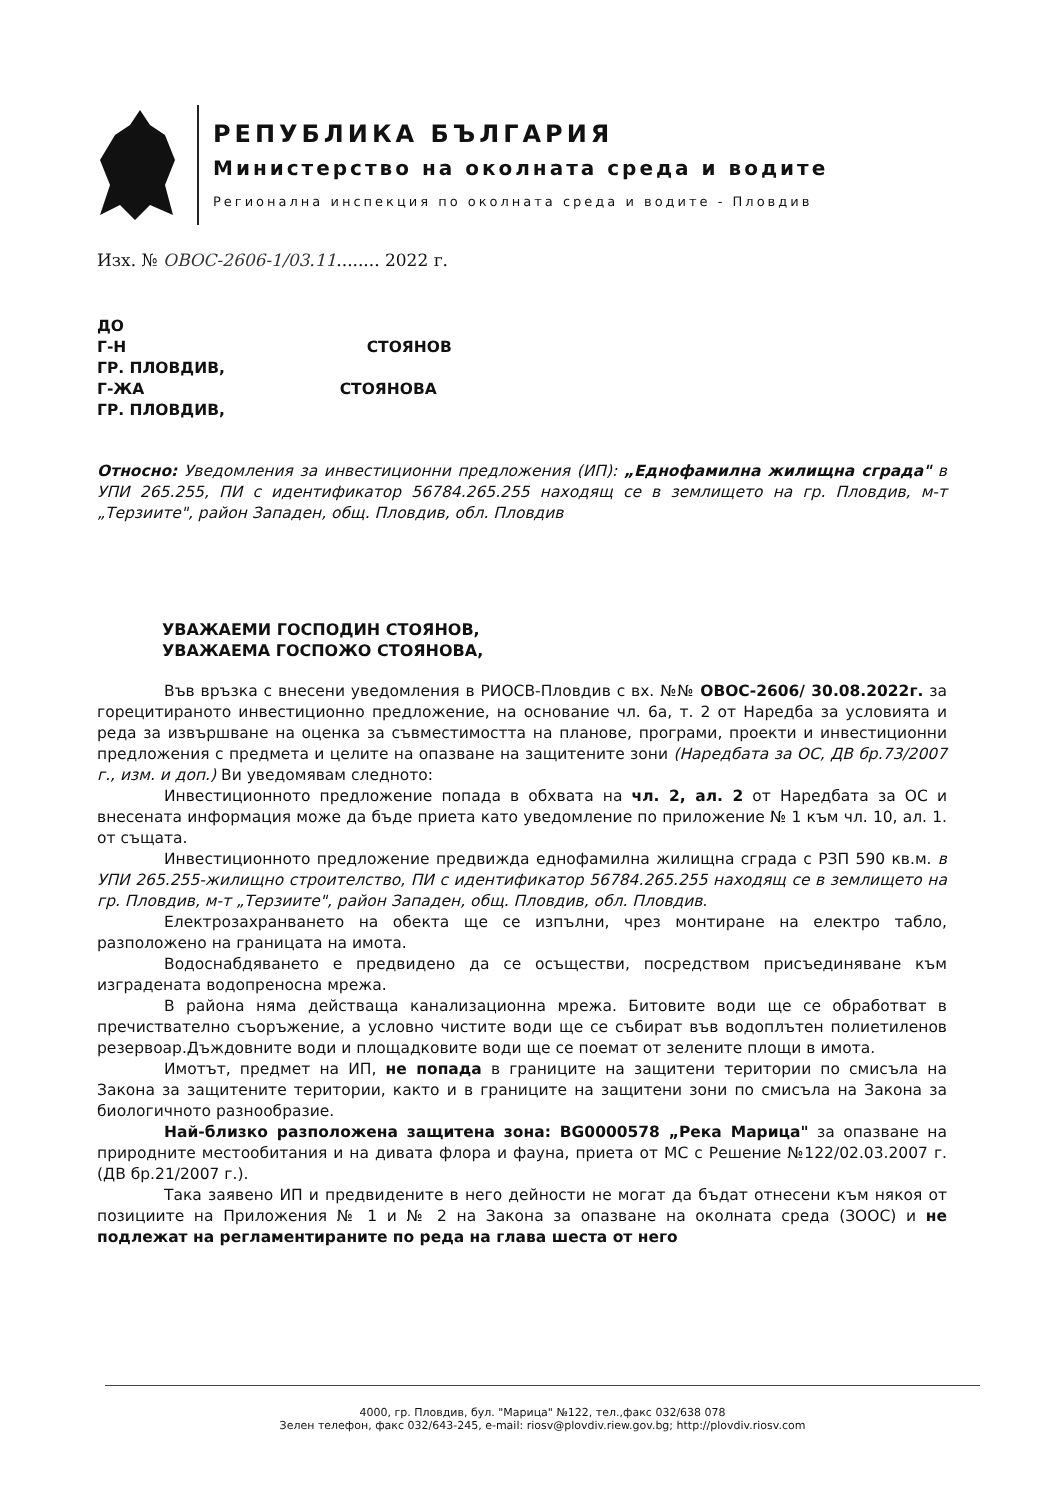РЕПУБЛИКА БЪЛГАРИЯ
Министерство на околната среда и водите
Регионална инспекция по околната среда и водите - Пловдив
Изх. № ОВОС-2606-1/03.11........ 2022 г.
ДО
Г-Н СТОЯНОВ
ГР. ПЛОВДИВ,
Г-ЖА СТОЯНОВА
ГР. ПЛОВДИВ,
Относно: Уведомления за инвестиционни предложения (ИП): „Еднофамилна жилищна сграда" в УПИ 265.255, ПИ с идентификатор 56784.265.255 находящ се в землището на гр. Пловдив, м-т „Терзиите", район Западен, общ. Пловдив, обл. Пловдив
УВАЖАЕМИ ГОСПОДИН СТОЯНОВ,
УВАЖАЕМА ГОСПОЖО СТОЯНОВА,
Във връзка с внесени уведомления в РИОСВ-Пловдив с вх. №№ ОВОС-2606/ 30.08.2022г. за горецитираното инвестиционно предложение, на основание чл. 6а, т. 2 от Наредба за условията и реда за извършване на оценка за съвместимостта на планове, програми, проекти и инвестиционни предложения с предмета и целите на опазване на защитените зони (Наредбата за ОС, ДВ бр.73/2007 г., изм. и доп.) Ви уведомявам следното:
Инвестиционното предложение попада в обхвата на чл. 2, ал. 2 от Наредбата за ОС и внесената информация може да бъде приета като уведомление по приложение № 1 към чл. 10, ал. 1. от същата.
Инвестиционното предложение предвижда еднофамилна жилищна сграда с РЗП 590 кв.м. в УПИ 265.255-жилищно строителство, ПИ с идентификатор 56784.265.255 находящ се в землището на гр. Пловдив, м-т „Терзиите", район Западен, общ. Пловдив, обл. Пловдив.
Електрозахранването на обекта ще се изпълни, чрез монтиране на електро табло, разположено на границата на имота.
Водоснабдяването е предвидено да се осъществи, посредством присъединяване към изградената водопреносна мрежа.
В района няма действаща канализационна мрежа. Битовите води ще се обработват в пречиствателно съоръжение, а условно чистите води ще се събират във водоплътен полиетиленов резервоар.Дъждовните води и площадковите води ще се поемат от зелените площи в имота.
Имотът, предмет на ИП, не попада в границите на защитени територии по смисъла на Закона за защитените територии, както и в границите на защитени зони по смисъла на Закона за биологичното разнообразие.
Най-близко разположена защитена зона: BG0000578 „Река Марица" за опазване на природните местообитания и на дивата флора и фауна, приета от МС с Решение №122/02.03.2007 г. (ДВ бр.21/2007 г.).
Така заявено ИП и предвидените в него дейности не могат да бъдат отнесени към някоя от позициите на Приложения № 1 и № 2 на Закона за опазване на околната среда (ЗООС) и не подлежат на регламентираните по реда на глава шеста от него
4000, гр. Пловдив, бул. "Марица" №122, тел.,факс 032/638 078
Зелен телефон, факс 032/643-245, e-mail: riosv@plovdiv.riew.gov.bg; http://plovdiv.riosv.com